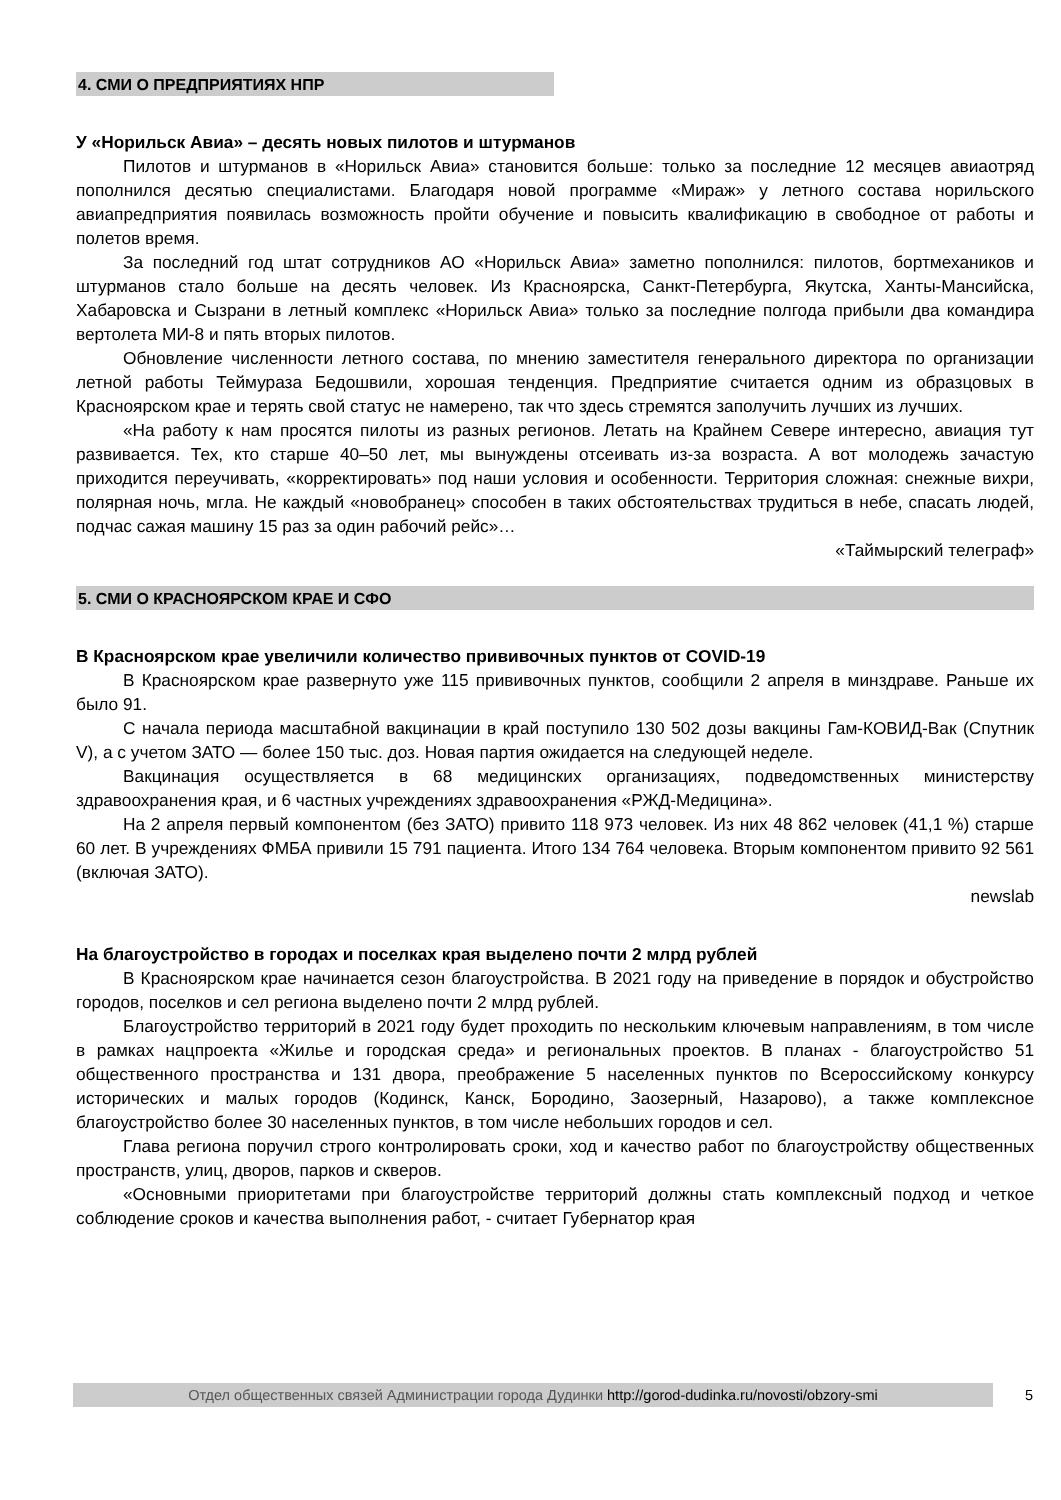4. СМИ О ПРЕДПРИЯТИЯХ НПР
У «Норильск Авиа» – десять новых пилотов и штурманов
Пилотов и штурманов в «Норильск Авиа» становится больше: только за последние 12 месяцев авиаотряд пополнился десятью специалистами. Благодаря новой программе «Мираж» у летного состава норильского авиапредприятия появилась возможность пройти обучение и повысить квалификацию в свободное от работы и полетов время.
За последний год штат сотрудников АО «Норильск Авиа» заметно пополнился: пилотов, бортмехаников и штурманов стало больше на десять человек. Из Красноярска, Санкт-Петербурга, Якутска, Ханты-Мансийска, Хабаровска и Сызрани в летный комплекс «Норильск Авиа» только за последние полгода прибыли два командира вертолета МИ-8 и пять вторых пилотов.
Обновление численности летного состава, по мнению заместителя генерального директора по организации летной работы Теймураза Бедошвили, хорошая тенденция. Предприятие считается одним из образцовых в Красноярском крае и терять свой статус не намерено, так что здесь стремятся заполучить лучших из лучших.
«На работу к нам просятся пилоты из разных регионов. Летать на Крайнем Севере интересно, авиация тут развивается. Тех, кто старше 40–50 лет, мы вынуждены отсеивать из-за возраста. А вот молодежь зачастую приходится переучивать, «корректировать» под наши условия и особенности. Территория сложная: снежные вихри, полярная ночь, мгла. Не каждый «новобранец» способен в таких обстоятельствах трудиться в небе, спасать людей, подчас сажая машину 15 раз за один рабочий рейс»…
«Таймырский телеграф»
5. СМИ О КРАСНОЯРСКОМ КРАЕ И СФО
В Красноярском крае увеличили количество прививочных пунктов от COVID-19
В Красноярском крае развернуто уже 115 прививочных пунктов, сообщили 2 апреля в минздраве. Раньше их было 91.
С начала периода масштабной вакцинации в край поступило 130 502 дозы вакцины Гам-КОВИД-Вак (Спутник V), а с учетом ЗАТО — более 150 тыс. доз. Новая партия ожидается на следующей неделе.
Вакцинация осуществляется в 68 медицинских организациях, подведомственных министерству здравоохранения края, и 6 частных учреждениях здравоохранения «РЖД-Медицина».
На 2 апреля первый компонентом (без ЗАТО) привито 118 973 человек. Из них 48 862 человек (41,1 %) старше 60 лет. В учреждениях ФМБА привили 15 791 пациента. Итого 134 764 человека. Вторым компонентом привито 92 561 (включая ЗАТО).
newslab
На благоустройство в городах и поселках края выделено почти 2 млрд рублей
В Красноярском крае начинается сезон благоустройства. В 2021 году на приведение в порядок и обустройство городов, поселков и сел региона выделено почти 2 млрд рублей.
Благоустройство территорий в 2021 году будет проходить по нескольким ключевым направлениям, в том числе в рамках нацпроекта «Жилье и городская среда» и региональных проектов. В планах - благоустройство 51 общественного пространства и 131 двора, преображение 5 населенных пунктов по Всероссийскому конкурсу исторических и малых городов (Кодинск, Канск, Бородино, Заозерный, Назарово), а также комплексное благоустройство более 30 населенных пунктов, в том числе небольших городов и сел.
Глава региона поручил строго контролировать сроки, ход и качество работ по благоустройству общественных пространств, улиц, дворов, парков и скверов.
«Основными приоритетами при благоустройстве территорий должны стать комплексный подход и четкое соблюдение сроков и качества выполнения работ, - считает Губернатор края
Отдел общественных связей Администрации города Дудинки http://gorod-dudinka.ru/novosti/obzory-smi 5